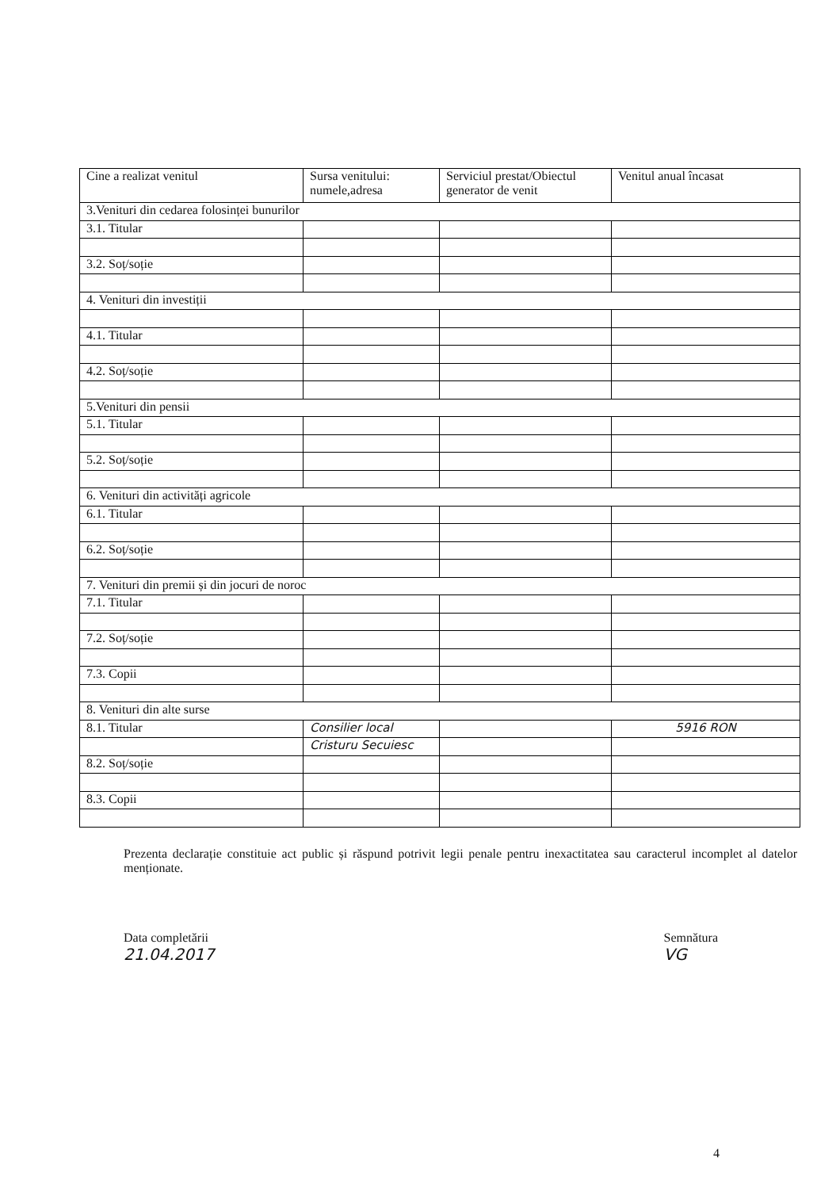| Cine a realizat venitul | Sursa venitului: numele,adresa | Serviciul prestat/Obiectul generator de venit | Venitul anual încasat |
| --- | --- | --- | --- |
| 3.Venituri din cedarea folosinței bunurilor | | | |
| 3.1. Titular | | | |
| 3.2. Soț/soție | | | |
| 4. Venituri din investiții | | | |
| 4.1. Titular | | | |
| 4.2. Soț/soție | | | |
| 5.Venituri din pensii | | | |
| 5.1. Titular | | | |
| 5.2. Soț/soție | | | |
| 6. Venituri din activități agricole | | | |
| 6.1. Titular | | | |
| 6.2. Soț/soție | | | |
| 7. Venituri din premii și din jocuri de noroc | | | |
| 7.1. Titular | | | |
| 7.2. Soț/soție | | | |
| 7.3. Copii | | | |
| 8. Venituri din alte surse | | | |
| 8.1. Titular | Consilier local | | 5916 RON |
| | Cristuru Secuiesc | | |
| 8.2. Soț/soție | | | |
| 8.3. Copii | | | |
Prezenta declarație constituie act public și răspund potrivit legii penale pentru inexactitatea sau caracterul incomplet al datelor menționate.
Data completării
21.04.2017
Semnătura
VG
4